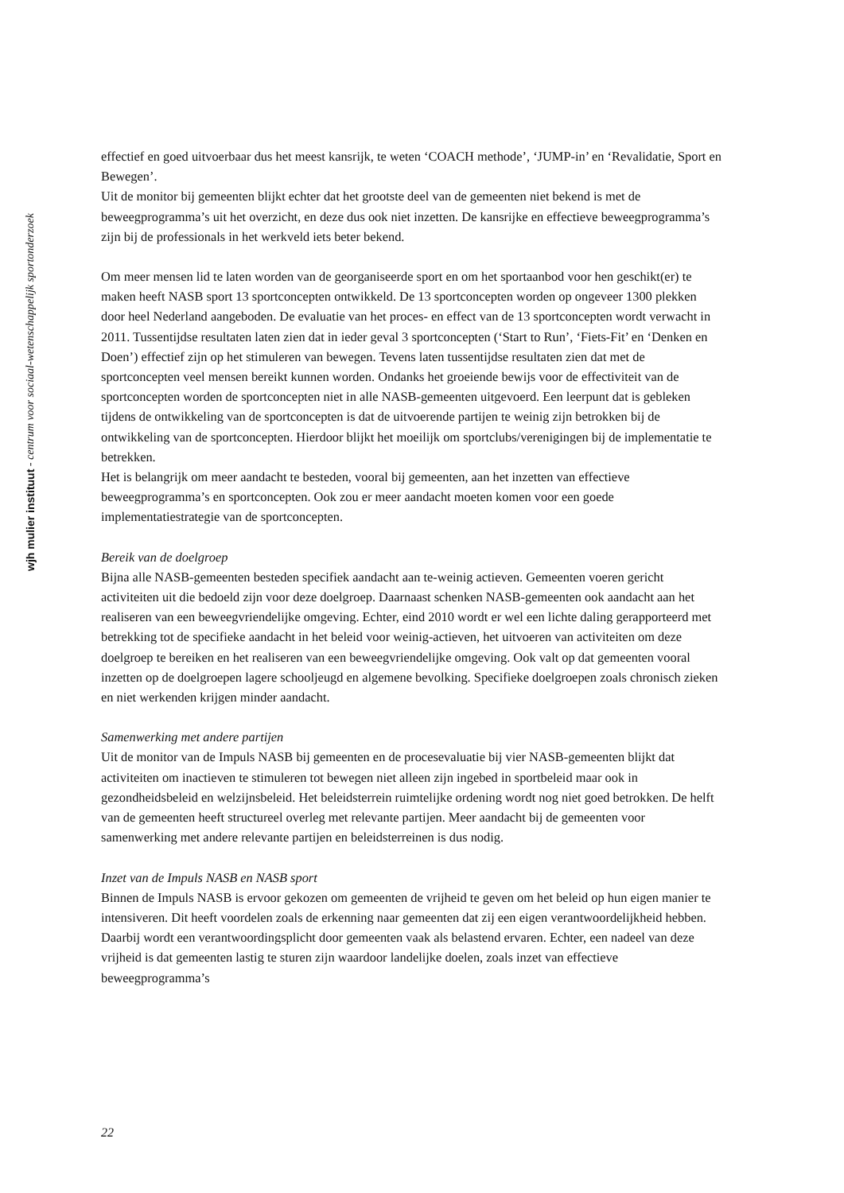wjh mulier instituut - centrum voor sociaal-wetenschappelijk sportonderzoek
effectief en goed uitvoerbaar dus het meest kansrijk, te weten ‘COACH methode’, ‘JUMP-in’ en ‘Revalidatie, Sport en Bewegen’.
Uit de monitor bij gemeenten blijkt echter dat het grootste deel van de gemeenten niet bekend is met de beweegprogramma’s uit het overzicht, en deze dus ook niet inzetten. De kansrijke en effectieve beweegprogramma’s zijn bij de professionals in het werkveld iets beter bekend.
Om meer mensen lid te laten worden van de georganiseerde sport en om het sportaanbod voor hen geschikt(er) te maken heeft NASB sport 13 sportconcepten ontwikkeld. De 13 sportconcepten worden op ongeveer 1300 plekken door heel Nederland aangeboden. De evaluatie van het proces- en effect van de 13 sportconcepten wordt verwacht in 2011. Tussentijdse resultaten laten zien dat in ieder geval 3 sportconcepten (‘Start to Run’, ‘Fiets-Fit’ en ‘Denken en Doen’) effectief zijn op het stimuleren van bewegen. Tevens laten tussentijdse resultaten zien dat met de sportconcepten veel mensen bereikt kunnen worden. Ondanks het groeiende bewijs voor de effectiviteit van de sportconcepten worden de sportconcepten niet in alle NASB-gemeenten uitgevoerd. Een leerpunt dat is gebleken tijdens de ontwikkeling van de sportconcepten is dat de uitvoerende partijen te weinig zijn betrokken bij de ontwikkeling van de sportconcepten. Hierdoor blijkt het moeilijk om sportclubs/verenigingen bij de implementatie te betrekken.
Het is belangrijk om meer aandacht te besteden, vooral bij gemeenten, aan het inzetten van effectieve beweegprogramma’s en sportconcepten. Ook zou er meer aandacht moeten komen voor een goede implementatiestrategie van de sportconcepten.
Bereik van de doelgroep
Bijna alle NASB-gemeenten besteden specifiek aandacht aan te-weinig actieven. Gemeenten voeren gericht activiteiten uit die bedoeld zijn voor deze doelgroep. Daarnaast schenken NASB-gemeenten ook aandacht aan het realiseren van een beweegvriendelijke omgeving. Echter, eind 2010 wordt er wel een lichte daling gerapporteerd met betrekking tot de specifieke aandacht in het beleid voor weinig-actieven, het uitvoeren van activiteiten om deze doelgroep te bereiken en het realiseren van een beweegvriendelijke omgeving. Ook valt op dat gemeenten vooral inzetten op de doelgroepen lagere schooljeugd en algemene bevolking. Specifieke doelgroepen zoals chronisch zieken en niet werkenden krijgen minder aandacht.
Samenwerking met andere partijen
Uit de monitor van de Impuls NASB bij gemeenten en de procesevaluatie bij vier NASB-gemeenten blijkt dat activiteiten om inactieven te stimuleren tot bewegen niet alleen zijn ingebed in sportbeleid maar ook in gezondheidsbeleid en welzijnsbeleid. Het beleidsterrein ruimtelijke ordening wordt nog niet goed betrokken. De helft van de gemeenten heeft structureel overleg met relevante partijen. Meer aandacht bij de gemeenten voor samenwerking met andere relevante partijen en beleidsterreinen is dus nodig.
Inzet van de Impuls NASB en NASB sport
Binnen de Impuls NASB is ervoor gekozen om gemeenten de vrijheid te geven om het beleid op hun eigen manier te intensiveren. Dit heeft voordelen zoals de erkenning naar gemeenten dat zij een eigen verantwoordelijkheid hebben. Daarbij wordt een verantwoordingsplicht door gemeenten vaak als belastend ervaren. Echter, een nadeel van deze vrijheid is dat gemeenten lastig te sturen zijn waardoor landelijke doelen, zoals inzet van effectieve beweegprogramma’s
22